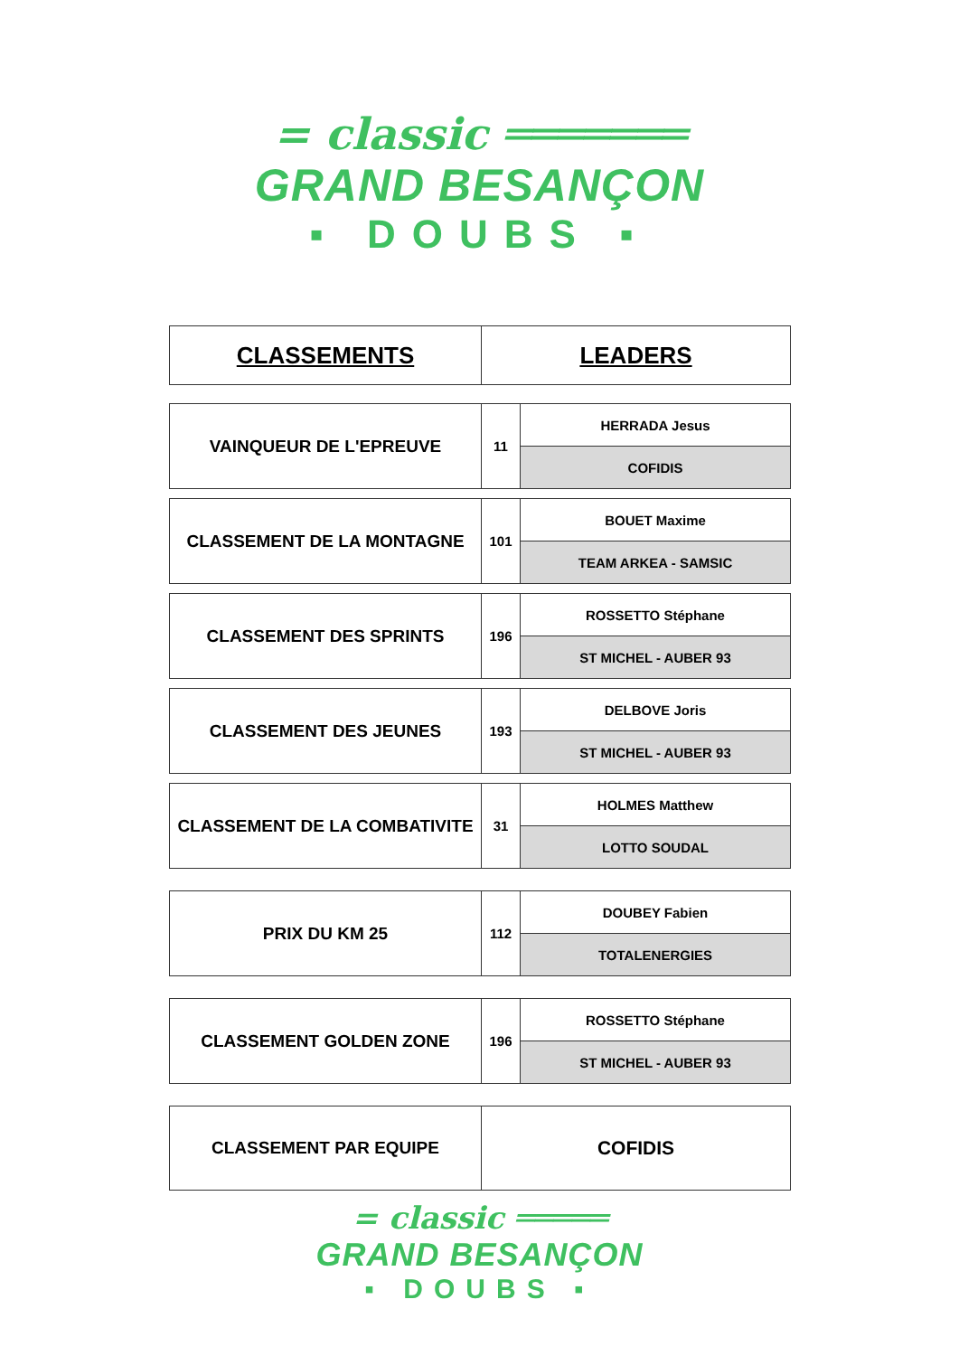= classic ═══════
GRAND BESANÇON
▪ DOUBS ▪
| CLASSEMENTS | LEADERS |
| VAINQUEUR DE L'EPREUVE | 11 | HERRADA Jesus |
| | | COFIDIS |
| CLASSEMENT DE LA MONTAGNE | 101 | BOUET Maxime |
| | | TEAM ARKEA - SAMSIC |
| CLASSEMENT DES SPRINTS | 196 | ROSSETTO Stéphane |
| | | ST MICHEL - AUBER 93 |
| CLASSEMENT DES JEUNES | 193 | DELBOVE Joris |
| | | ST MICHEL - AUBER 93 |
| CLASSEMENT DE LA COMBATIVITE | 31 | HOLMES Matthew |
| | | LOTTO SOUDAL |
| PRIX DU KM 25 | 112 | DOUBEY Fabien |
| | | TOTALENERGIES |
| CLASSEMENT GOLDEN ZONE | 196 | ROSSETTO Stéphane |
| | | ST MICHEL - AUBER 93 |
| CLASSEMENT PAR EQUIPE | COFIDIS |
= classic ═════
GRAND BESANÇON
▪ DOUBS ▪